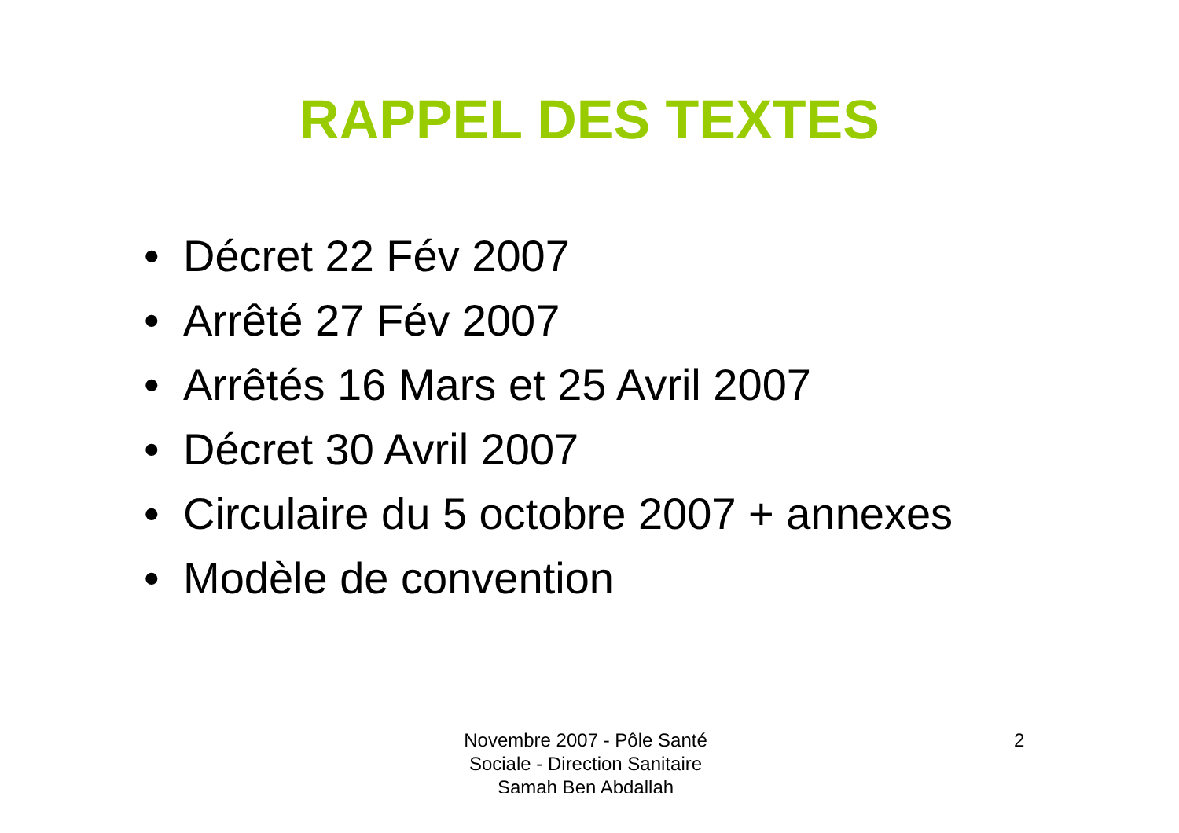RAPPEL DES TEXTES
• Décret 22 Fév 2007
• Arrêté 27 Fév 2007
• Arrêtés 16 Mars et 25 Avril 2007
• Décret 30 Avril 2007
• Circulaire du 5 octobre 2007 + annexes
• Modèle de convention
Novembre 2007 - Pôle Santé Sociale - Direction Sanitaire Samah Ben Abdallah
2